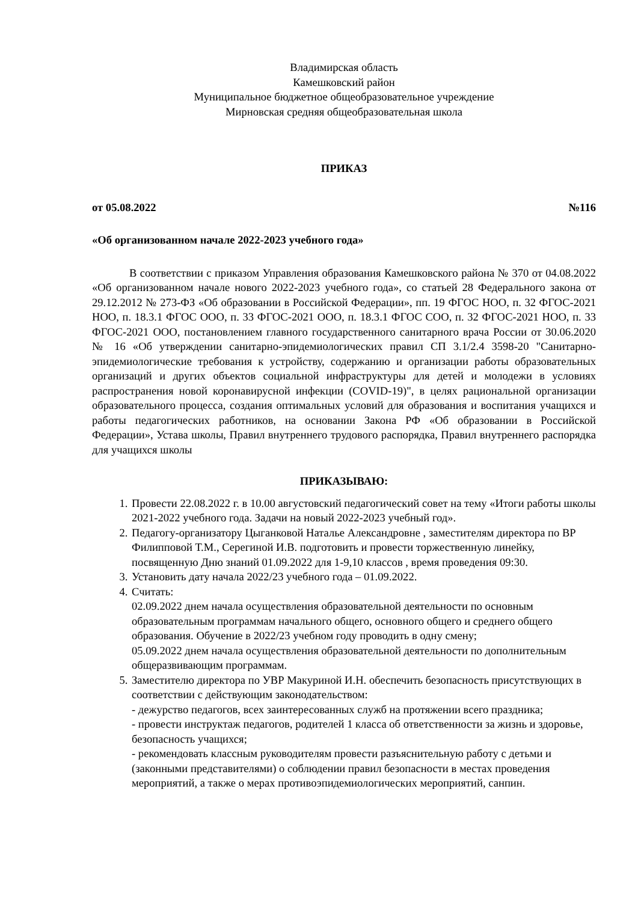Владимирская область
Камешковский район
Муниципальное бюджетное общеобразовательное учреждение
Мирновская средняя общеобразовательная школа
ПРИКАЗ
от 05.08.2022 №116
«Об организованном начале 2022-2023 учебного года»
В соответствии с приказом Управления образования Камешковского района № 370 от 04.08.2022 «Об организованном начале нового 2022-2023 учебного года», со статьей 28 Федерального закона от 29.12.2012 № 273-ФЗ «Об образовании в Российской Федерации», пп. 19 ФГОС НОО, п. 32 ФГОС-2021 НОО, п. 18.3.1 ФГОС ООО, п. 33 ФГОС-2021 ООО, п. 18.3.1 ФГОС СОО, п. 32 ФГОС-2021 НОО, п. 33 ФГОС-2021 ООО, постановлением главного государственного санитарного врача России от 30.06.2020 № 16 «Об утверждении санитарно-эпидемиологических правил СП 3.1/2.4 3598-20 "Санитарно-эпидемиологические требования к устройству, содержанию и организации работы образовательных организаций и других объектов социальной инфраструктуры для детей и молодежи в условиях распространения новой коронавирусной инфекции (COVID-19)", в целях рациональной организации образовательного процесса, создания оптимальных условий для образования и воспитания учащихся и работы педагогических работников, на основании Закона РФ «Об образовании в Российской Федерации», Устава школы, Правил внутреннего трудового распорядка, Правил внутреннего распорядка для учащихся школы
ПРИКАЗЫВАЮ:
1. Провести 22.08.2022 г. в 10.00 августовский педагогический совет на тему «Итоги работы школы 2021-2022 учебного года. Задачи на новый 2022-2023 учебный год».
2. Педагогу-организатору Цыганковой Наталье Александровне , заместителям директора по ВР Филипповой Т.М., Серегиной И.В. подготовить и провести торжественную линейку, посвященную Дню знаний 01.09.2022 для 1-9,10 классов , время проведения 09:30.
3. Установить дату начала 2022/23 учебного года – 01.09.2022.
4. Считать:
02.09.2022 днем начала осуществления образовательной деятельности по основным образовательным программам начального общего, основного общего и среднего общего образования. Обучение в 2022/23 учебном году проводить в одну смену;
05.09.2022 днем начала осуществления образовательной деятельности по дополнительным общеразвивающим программам.
5. Заместителю директора по УВР Макуриной И.Н. обеспечить безопасность присутствующих в соответствии с действующим законодательством:
- дежурство педагогов, всех заинтересованных служб на протяжении всего праздника;
- провести инструктаж педагогов, родителей 1 класса об ответственности за жизнь и здоровье, безопасность учащихся;
- рекомендовать классным руководителям провести разъяснительную работу с детьми и (законными представителями) о соблюдении правил безопасности в местах проведения мероприятий, а также о мерах противоэпидемиологических мероприятий, санпин.